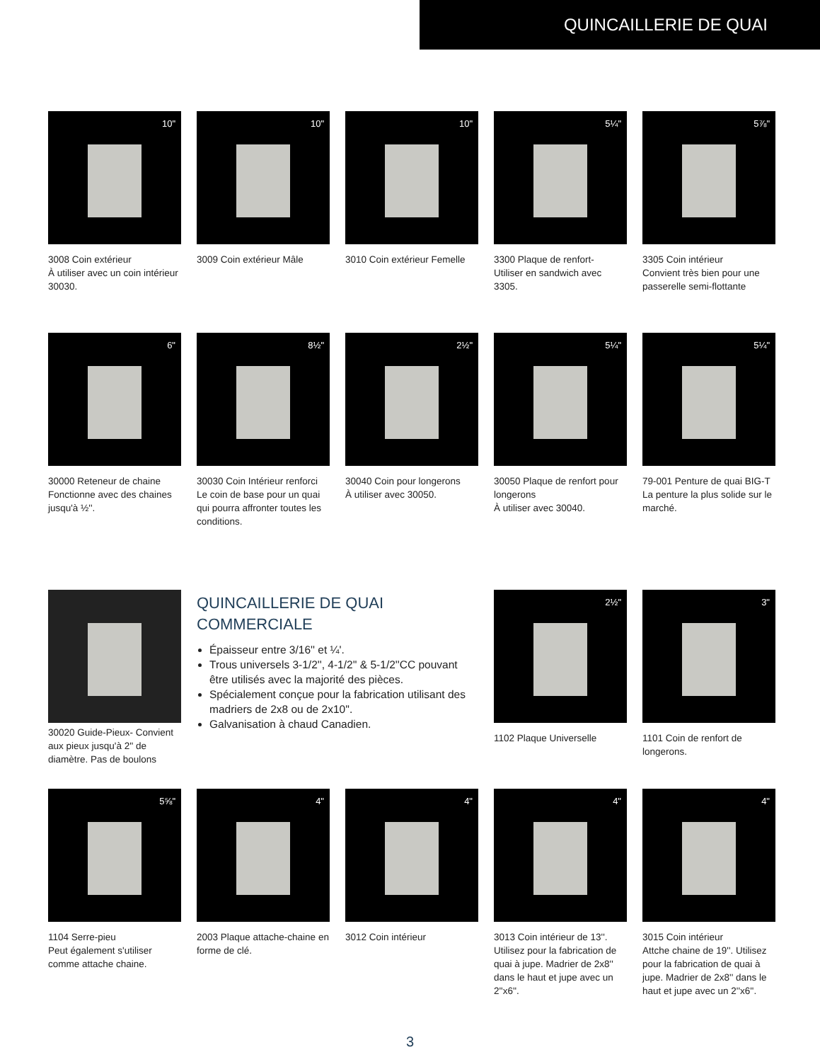QUINCAILLERIE DE QUAI
10"
3008 Coin extérieur
À utiliser avec un coin intérieur 30030.
10"
3009 Coin extérieur Mâle
10"
3010 Coin extérieur Femelle
5¼"
3300 Plaque de renfort-
Utiliser en sandwich avec 3305.
5⅞"
3305 Coin intérieur
Convient très bien pour une passerelle semi-flottante
6"
30000 Reteneur de chaine
Fonctionne avec des chaines jusqu'à ½''.
8½"
30030 Coin Intérieur renforci
Le coin de base pour un quai qui pourra affronter toutes les conditions.
2½"
30040 Coin pour longerons
À utiliser avec 30050.
5¼"
30050 Plaque de renfort pour longerons
À utiliser avec 30040.
5¼"
79-001 Penture de quai BIG-T
La penture la plus solide sur le marché.
30020 Guide-Pieux- Convient aux pieux jusqu'à 2'' de diamètre. Pas de boulons
QUINCAILLERIE DE QUAI
COMMERCIALE
Épaisseur entre 3/16'' et ¼'.
Trous universels 3-1/2'', 4-1/2'' & 5-1/2''CC pouvant être utilisés avec la majorité des pièces.
Spécialement conçue pour la fabrication utilisant des madriers de 2x8 ou de 2x10''.
Galvanisation à chaud Canadien.
2½"
1102 Plaque Universelle
3"
1101 Coin de renfort de longerons.
5⅝"
1104 Serre-pieu
Peut également s'utiliser comme attache chaine.
4"
2003 Plaque attache-chaine en forme de clé.
4"
3012 Coin intérieur
4"
3013 Coin intérieur de 13''. Utilisez pour la fabrication de quai à jupe. Madrier de 2x8'' dans le haut et jupe avec un 2''x6''.
4"
3015 Coin intérieur
Attche chaine de 19''. Utilisez pour la fabrication de quai à jupe. Madrier de 2x8'' dans le haut et jupe avec un 2''x6''.
3